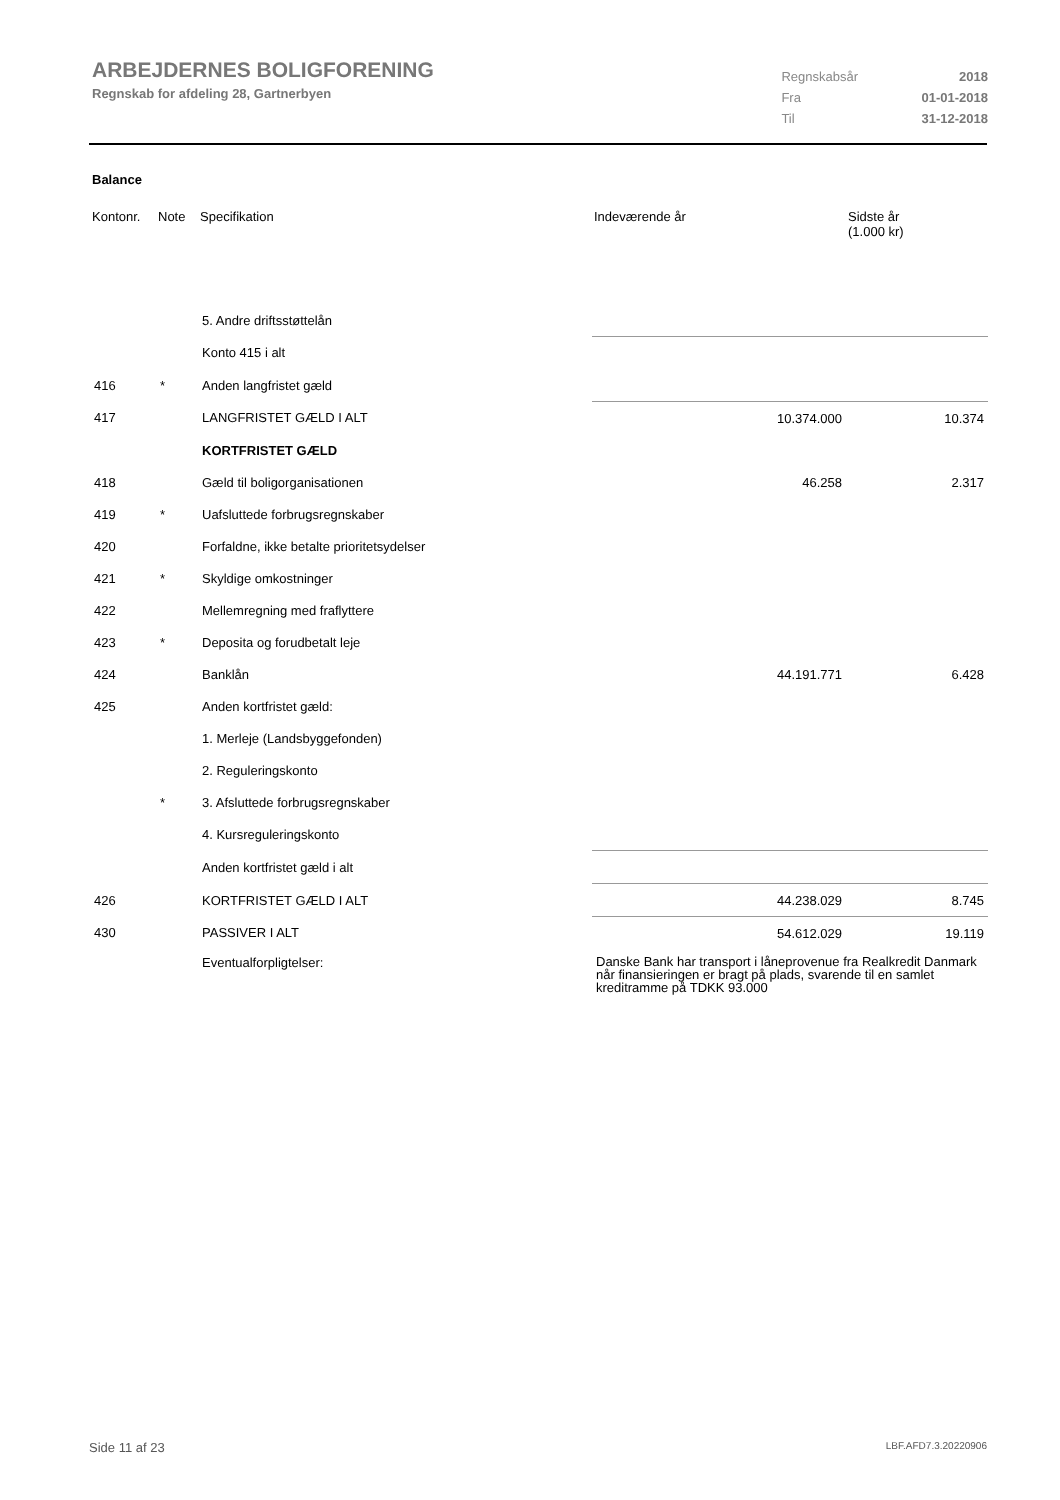ARBEJDERNES BOLIGFORENING
Regnskab for afdeling 28, Gartnerbyen
| Regnskabsår | 2018 |
| Fra | 01-01-2018 |
| Til | 31-12-2018 |
Balance
| Kontonr. | Note | Specifikation | Indeværende år | Sidste år (1.000 kr) |
| --- | --- | --- | --- | --- |
| | | 5. Andre driftsstøttelån | | |
| | | Konto 415 i alt | | |
| 416 | * | Anden langfristet gæld | | |
| 417 | | LANGFRISTET GÆLD I ALT | 10.374.000 | 10.374 |
| | | KORTFRISTET GÆLD | | |
| 418 | | Gæld til boligorganisationen | 46.258 | 2.317 |
| 419 | * | Uafsluttede forbrugsregnskaber | | |
| 420 | | Forfaldne, ikke betalte prioritetsydelser | | |
| 421 | * | Skyldige omkostninger | | |
| 422 | | Mellemregning med fraflyttere | | |
| 423 | * | Deposita og forudbetalt leje | | |
| 424 | | Banklån | 44.191.771 | 6.428 |
| 425 | | Anden kortfristet gæld: | | |
| | | 1. Merleje (Landsbyggefonden) | | |
| | | 2. Reguleringskonto | | |
| | * | 3. Afsluttede forbrugsregnskaber | | |
| | | 4. Kursreguleringskonto | | |
| | | Anden kortfristet gæld i alt | | |
| 426 | | KORTFRISTET GÆLD I ALT | 44.238.029 | 8.745 |
| 430 | | PASSIVER I ALT | 54.612.029 | 19.119 |
| | | Eventualforpligtelser: | Danske Bank har transport i låneprovenue fra Realkredit Danmark når finansieringen er bragt på plads, svarende til en samlet kreditramme på TDKK 93.000 | |
Side 11 af 23 LBF.AFD7.3.20220906